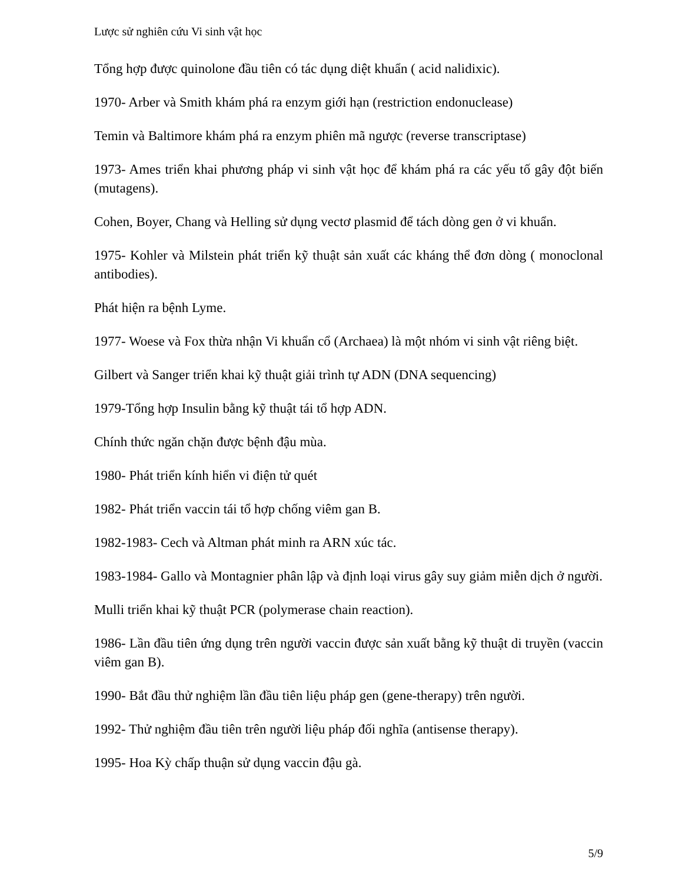Lược sử nghiên cứu Vi sinh vật học
Tổng hợp được quinolone đầu tiên có tác dụng diệt khuẩn ( acid nalidixic).
1970- Arber và Smith khám phá ra enzym giới hạn (restriction endonuclease)
Temin và Baltimore khám phá ra enzym phiên mã ngược (reverse transcriptase)
1973- Ames triển khai phương pháp vi sinh vật học để khám phá ra các yếu tố gây đột biến (mutagens).
Cohen, Boyer, Chang và Helling sử dụng vectơ plasmid để tách dòng gen ở vi khuẩn.
1975- Kohler và Milstein phát triển kỹ thuật sản xuất các kháng thể đơn dòng ( monoclonal antibodies).
Phát hiện ra bệnh Lyme.
1977- Woese và Fox thừa nhận Vi khuẩn cổ (Archaea) là một nhóm vi sinh vật riêng biệt.
Gilbert và Sanger triển khai kỹ thuật giải trình tự ADN (DNA sequencing)
1979-Tổng hợp Insulin bằng kỹ thuật tái tổ hợp ADN.
Chính thức ngăn chặn được bệnh đậu mùa.
1980- Phát triển kính hiển vi điện tử quét
1982- Phát triển vaccin tái tổ hợp chống viêm gan B.
1982-1983- Cech và Altman phát minh ra ARN xúc tác.
1983-1984- Gallo và Montagnier phân lập và định loại virus gây suy giảm miễn dịch ở người.
Mulli triển khai kỹ thuật PCR (polymerase chain reaction).
1986- Lần đầu tiên ứng dụng trên người vaccin được sản xuất bằng kỹ thuật di truyền (vaccin viêm gan B).
1990- Bắt đầu thử nghiệm lần đầu tiên liệu pháp gen (gene-therapy) trên người.
1992- Thử nghiệm đầu tiên trên người liệu pháp đối nghĩa (antisense therapy).
1995- Hoa Kỳ chấp thuận sử dụng vaccin đậu gà.
5/9